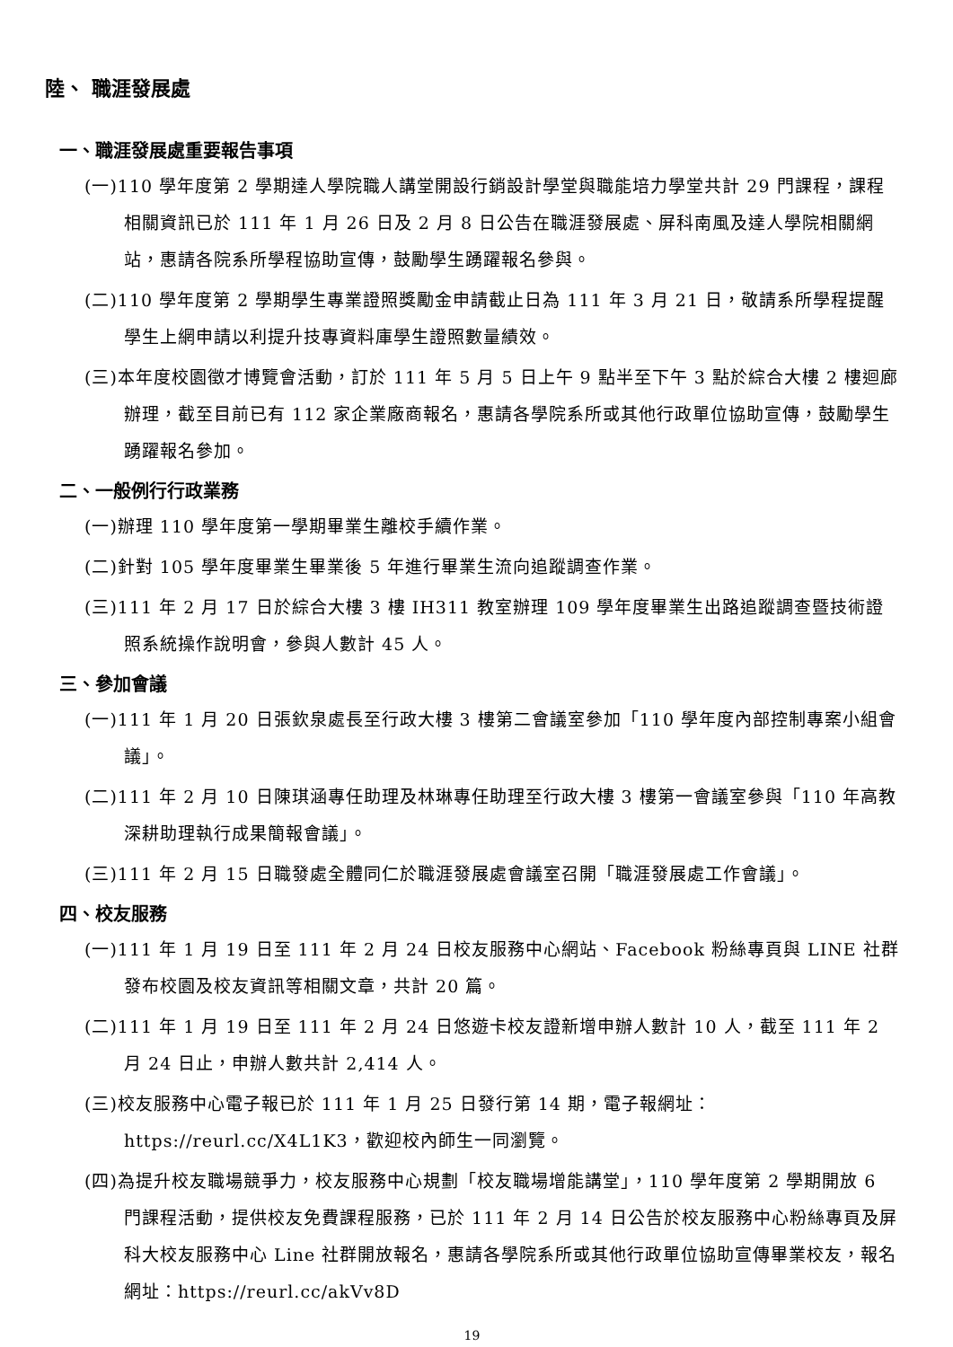陸、 職涯發展處
一、職涯發展處重要報告事項
(一)110 學年度第 2 學期達人學院職人講堂開設行銷設計學堂與職能培力學堂共計 29 門課程，課程相關資訊已於 111 年 1 月 26 日及 2 月 8 日公告在職涯發展處、屏科南風及達人學院相關網站，惠請各院系所學程協助宣傳，鼓勵學生踴躍報名參與。
(二)110 學年度第 2 學期學生專業證照獎勵金申請截止日為 111 年 3 月 21 日，敬請系所學程提醒學生上網申請以利提升技專資料庫學生證照數量績效。
(三)本年度校園徵才博覽會活動，訂於 111 年 5 月 5 日上午 9 點半至下午 3 點於綜合大樓 2 樓迴廊辦理，截至目前已有 112 家企業廠商報名，惠請各學院系所或其他行政單位協助宣傳，鼓勵學生踴躍報名參加。
二、一般例行行政業務
(一)辦理 110 學年度第一學期畢業生離校手續作業。
(二)針對 105 學年度畢業生畢業後 5 年進行畢業生流向追蹤調查作業。
(三)111 年 2 月 17 日於綜合大樓 3 樓 IH311 教室辦理 109 學年度畢業生出路追蹤調查暨技術證照系統操作說明會，參與人數計 45 人。
三、參加會議
(一)111 年 1 月 20 日張欽泉處長至行政大樓 3 樓第二會議室參加「110 學年度內部控制專案小組會議」。
(二)111 年 2 月 10 日陳琪涵專任助理及林琳專任助理至行政大樓 3 樓第一會議室參與「110 年高教深耕助理執行成果簡報會議」。
(三)111 年 2 月 15 日職發處全體同仁於職涯發展處會議室召開「職涯發展處工作會議」。
四、校友服務
(一)111 年 1 月 19 日至 111 年 2 月 24 日校友服務中心網站、Facebook 粉絲專頁與 LINE 社群發布校園及校友資訊等相關文章，共計 20 篇。
(二)111 年 1 月 19 日至 111 年 2 月 24 日悠遊卡校友證新增申辦人數計 10 人，截至 111 年 2 月 24 日止，申辦人數共計 2,414 人。
(三)校友服務中心電子報已於 111 年 1 月 25 日發行第 14 期，電子報網址：https://reurl.cc/X4L1K3，歡迎校內師生一同瀏覽。
(四)為提升校友職場競爭力，校友服務中心規劃「校友職場增能講堂」，110 學年度第 2 學期開放 6 門課程活動，提供校友免費課程服務，已於 111 年 2 月 14 日公告於校友服務中心粉絲專頁及屏科大校友服務中心 Line 社群開放報名，惠請各學院系所或其他行政單位協助宣傳畢業校友，報名網址：https://reurl.cc/akVv8D
19